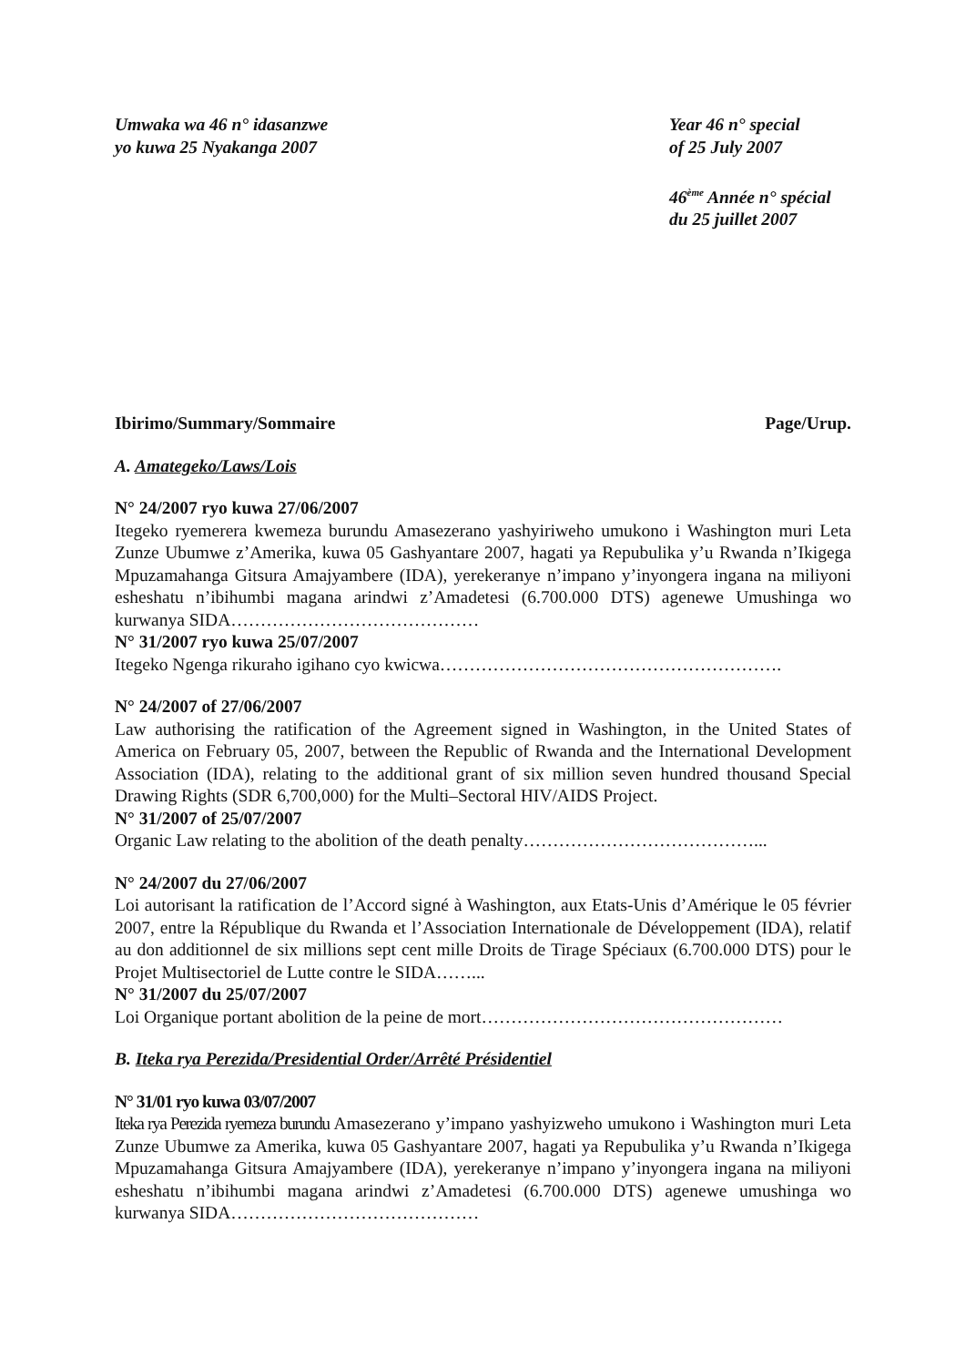Umwaka wa 46 n° idasanzwe
yo kuwa 25 Nyakanga 2007
Year 46 n° special
of 25 July 2007
46<sup>ème</sup> Année n° spécial
du 25 juillet 2007
Ibirimo/Summary/Sommaire Page/Urup.
A. Amategeko/Laws/Lois
N° 24/2007 ryo kuwa 27/06/2007
Itegeko ryemerera kwemeza burundu Amasezerano yashyiriweho umukono i Washington muri Leta Zunze Ubumwe z’Amerika, kuwa 05 Gashyantare 2007, hagati ya Repubulika y’u Rwanda n’Ikigega Mpuzamahanga Gitsura Amajyambere (IDA), yerekeranye n’impano y’inyongera ingana na miliyoni esheshatu n’ibihumbi magana arindwi z’Amadetesi (6.700.000 DTS) agenewe Umushinga wo kurwanya SIDA……………………………………
N° 31/2007 ryo kuwa 25/07/2007
Itegeko Ngenga rikuraho igihano cyo kwicwa………………………………………………….
N° 24/2007 of 27/06/2007
Law authorising the ratification of the Agreement signed in Washington, in the United States of America on February 05, 2007, between the Republic of Rwanda and the International Development Association (IDA), relating to the additional grant of six million seven hundred thousand Special Drawing Rights (SDR 6,700,000) for the Multi–Sectoral HIV/AIDS Project.
N° 31/2007 of 25/07/2007
Organic Law relating to the abolition of the death penalty…………………………………...
N° 24/2007 du 27/06/2007
Loi autorisant la ratification de l’Accord signé à Washington, aux Etats-Unis d’Amérique le 05 février 2007, entre la République du Rwanda et l’Association Internationale de Développement (IDA), relatif au don additionnel de six millions sept cent mille Droits de Tirage Spéciaux (6.700.000 DTS) pour le Projet Multisectoriel de Lutte contre le SIDA……...
N° 31/2007 du 25/07/2007
Loi Organique portant abolition de la peine de mort……………………………………………
B. Iteka rya Perezida/Presidential Order/Arrêté Présidentiel
N° 31/01 ryo kuwa 03/07/2007
Iteka rya Perezida ryemeza burundu Amasezerano y’impano yashyizweho umukono i Washington muri Leta Zunze Ubumwe za Amerika, kuwa 05 Gashyantare 2007, hagati ya Repubulika y’u Rwanda n’Ikigega Mpuzamahanga Gitsura Amajyambere (IDA), yerekeranye n’impano y’inyongera ingana na miliyoni esheshatu n’ibihumbi magana arindwi z’Amadetesi (6.700.000 DTS) agenewe umushinga wo kurwanya SIDA……………………………………